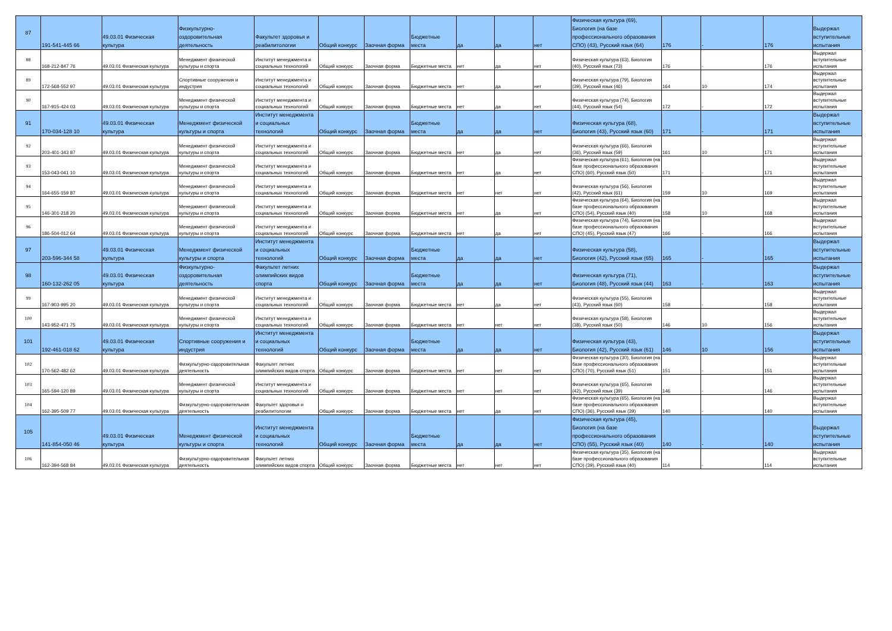| 87 | 191-541-445 66 | 49.03.01 Физическая культура | Физкультурно-оздоровительная деятельность | Факультет здоровья и реабилитологии | Общий конкурс | Заочная форма | Бюджетные места | да | да | нет | Физическая культура (69), Биология (на базе профессионального образования СПО) (43), Русский язык (64) | 176 | - | 176 | Выдержал вступительные испытания |
| 88 | 168-212-847 76 | 49.03.01 Физическая культура | Менеджмент физической культуры и спорта | Институт менеджмента и социальных технологий | Общий конкурс | Заочная форма | Бюджетные места | нет | да | нет | Физическая культура (63), Биология (40), Русский язык (73) | 176 | - | 176 | Выдержал вступительные испытания |
| 89 | 172-568-552 97 | 49.03.01 Физическая культура | Спортивные сооружения и индустрия | Институт менеджмента и социальных технологий | Общий конкурс | Заочная форма | Бюджетные места | нет | да | нет | Физическая культура (79), Биология (39), Русский язык (46) | 164 | 10 | 174 | Выдержал вступительные испытания |
| 90 | 167-915-424 03 | 49.03.01 Физическая культура | Менеджмент физической культуры и спорта | Институт менеджмента и социальных технологий | Общий конкурс | Заочная форма | Бюджетные места | нет | да | нет | Физическая культура (74), Биология (44), Русский язык (54) | 172 | - | 172 | Выдержал вступительные испытания |
| 91 | 170-034-128 10 | 49.03.01 Физическая культура | Менеджмент физической культуры и спорта | Институт менеджмента и социальных технологий | Общий конкурс | Заочная форма | Бюджетные места | да | да | нет | Физическая культура (68), Биология (43), Русский язык (60) | 171 | - | 171 | Выдержал вступительные испытания |
| 92 | 203-401-343 87 | 49.03.01 Физическая культура | Менеджмент физической культуры и спорта | Институт менеджмента и социальных технологий | Общий конкурс | Заочная форма | Бюджетные места | нет | да | нет | Физическая культура (66), Биология (36), Русский язык (59) | 161 | 10 | 171 | Выдержал вступительные испытания |
| 93 | 153-043-041 10 | 49.03.01 Физическая культура | Менеджмент физической культуры и спорта | Институт менеджмента и социальных технологий | Общий конкурс | Заочная форма | Бюджетные места | нет | да | нет | Физическая культура (61), Биология (на базе профессионального образования СПО) (60), Русский язык (50) | 171 | - | 171 | Выдержал вступительные испытания |
| 94 | 164-655-159 87 | 49.03.01 Физическая культура | Менеджмент физической культуры и спорта | Институт менеджмента и социальных технологий | Общий конкурс | Заочная форма | Бюджетные места | нет | нет | нет | Физическая культура (56), Биология (42), Русский язык (61) | 159 | 10 | 169 | Выдержал вступительные испытания |
| 95 | 146-301-218 20 | 49.03.01 Физическая культура | Менеджмент физической культуры и спорта | Институт менеджмента и социальных технологий | Общий конкурс | Заочная форма | Бюджетные места | нет | да | нет | Физическая культура (64), Биология (на базе профессионального образования СПО) (54), Русский язык (40) | 158 | 10 | 168 | Выдержал вступительные испытания |
| 96 | 186-504-012 64 | 49.03.01 Физическая культура | Менеджмент физической культуры и спорта | Институт менеджмента и социальных технологий | Общий конкурс | Заочная форма | Бюджетные места | нет | да | нет | Физическая культура (74), Биология (на базе профессионального образования СПО) (45), Русский язык (47) | 166 | - | 166 | Выдержал вступительные испытания |
| 97 | 203-596-344 58 | 49.03.01 Физическая культура | Менеджмент физической культуры и спорта | Институт менеджмента и социальных технологий | Общий конкурс | Заочная форма | Бюджетные места | да | да | нет | Физическая культура (58), Биология (42), Русский язык (65) | 165 | - | 165 | Выдержал вступительные испытания |
| 98 | 160-132-262 05 | 49.03.01 Физическая культура | Физкультурно-оздоровительная деятельность | Факультет летних олимпийских видов спорта | Общий конкурс | Заочная форма | Бюджетные места | да | да | нет | Физическая культура (71), Биология (48), Русский язык (44) | 163 | - | 163 | Выдержал вступительные испытания |
| 99 | 167-903-995 20 | 49.03.01 Физическая культура | Менеджмент физической культуры и спорта | Институт менеджмента и социальных технологий | Общий конкурс | Заочная форма | Бюджетные места | нет | да | нет | Физическая культура (55), Биология (43), Русский язык (60) | 158 | - | 158 | Выдержал вступительные испытания |
| 100 | 143-952-471 75 | 49.03.01 Физическая культура | Менеджмент физической культуры и спорта | Институт менеджмента и социальных технологий | Общий конкурс | Заочная форма | Бюджетные места | нет | нет | нет | Физическая культура (58), Биология (38), Русский язык (50) | 146 | 10 | 156 | Выдержал вступительные испытания |
| 101 | 192-461-018 62 | 49.03.01 Физическая культура | Спортивные сооружения и индустрия | Институт менеджмента и социальных технологий | Общий конкурс | Заочная форма | Бюджетные места | да | да | нет | Физическая культура (43), Биология (42), Русский язык (61) | 146 | 10 | 156 | Выдержал вступительные испытания |
| 102 | 170-562-482 62 | 49.03.01 Физическая культура | Физкультурно-оздоровительная деятельность | Факультет летних олимпийских видов спорта | Общий конкурс | Заочная форма | Бюджетные места | нет | нет | нет | Физическая культура (30), Биология (на базе профессионального образования СПО) (70), Русский язык (51) | 151 | - | 151 | Выдержал вступительные испытания |
| 103 | 165-594-120 89 | 49.03.01 Физическая культура | Менеджмент физической культуры и спорта | Институт менеджмента и социальных технологий | Общий конкурс | Заочная форма | Бюджетные места | нет | нет | нет | Физическая культура (65), Биология (42), Русский язык (39) | 146 | - | 146 | Выдержал вступительные испытания |
| 104 | 162-395-509 77 | 49.03.01 Физическая культура | Физкультурно-оздоровительная деятельность | Факультет здоровья и реабилитологии | Общий конкурс | Заочная форма | Бюджетные места | нет | да | нет | Физическая культура (65), Биология (на базе профессионального образования СПО) (36), Русский язык (39) | 140 | - | 140 | Выдержал вступительные испытания |
| 105 | 141-854-050 46 | 49.03.01 Физическая культура | Менеджмент физической культуры и спорта | Институт менеджмента и социальных технологий | Общий конкурс | Заочная форма | Бюджетные места | да | да | нет | Физическая культура (45), Биология (на базе профессионального образования СПО) (55), Русский язык (40) | 140 | - | 140 | Выдержал вступительные испытания |
| 106 | 162-394-568 84 | 49.03.01 Физическая культура | Физкультурно-оздоровительная деятельность | Факультет летних олимпийских видов спорта | Общий конкурс | Заочная форма | Бюджетные места | нет | нет | нет | Физическая культура (35), Биология (на базе профессионального образования СПО) (39), Русский язык (40) | 114 | - | 114 | Выдержал вступительные испытания |